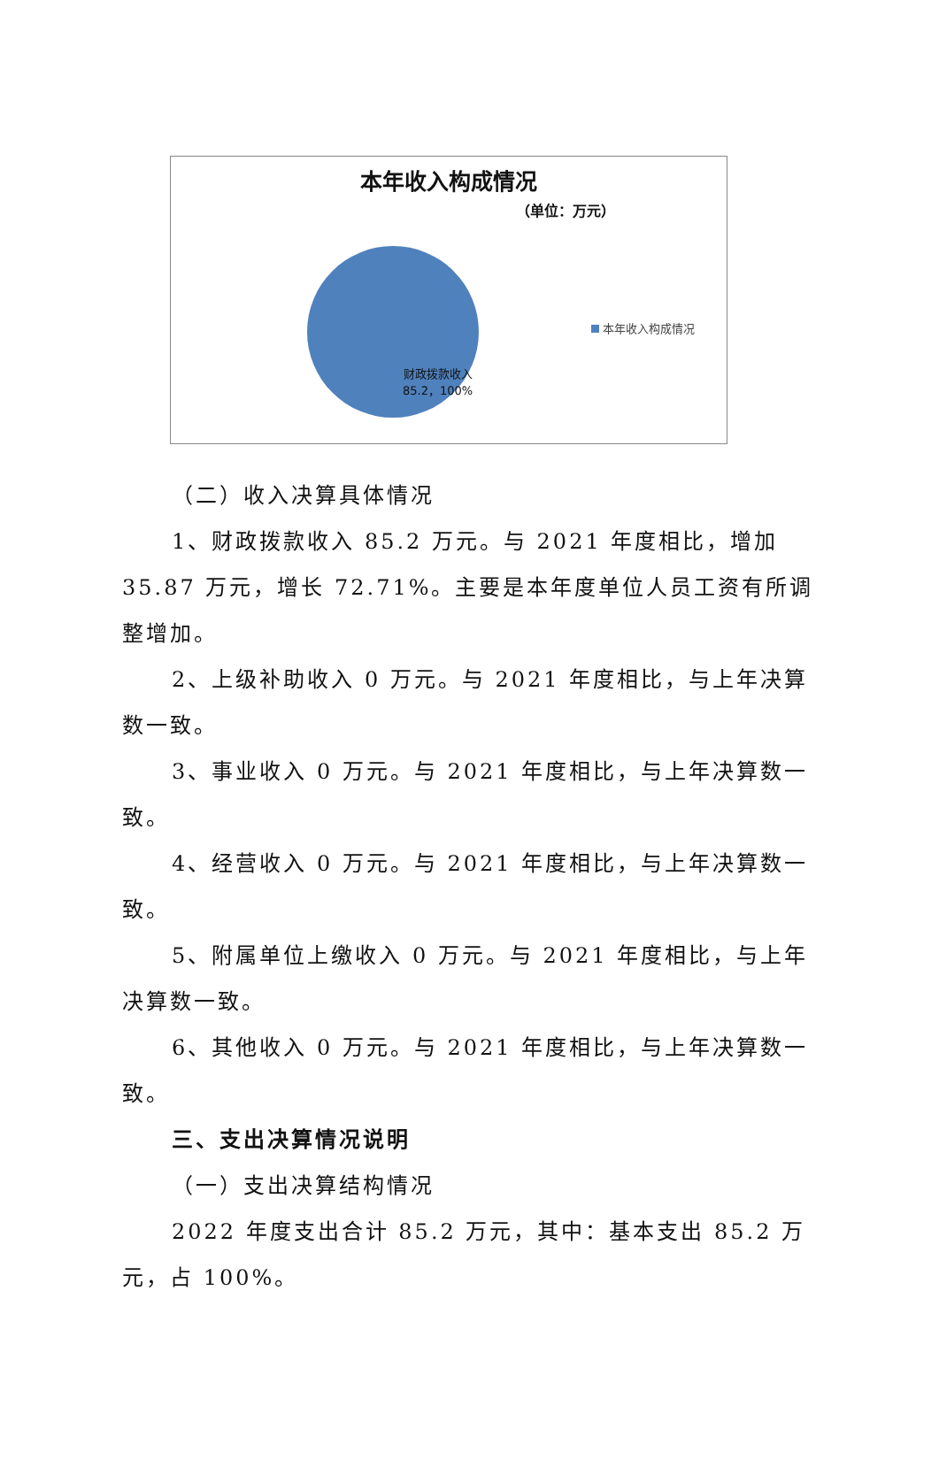本年收入构成情况
（单位：万元）
财政拨款收入
85.2，100%
本年收入构成情况
（二）收入决算具体情况
1、财政拨款收入 85.2 万元。与 2021 年度相比，增加 35.87 万元，增长 72.71%。主要是本年度单位人员工资有所调整增加。
2、上级补助收入 0 万元。与 2021 年度相比，与上年决算数一致。
3、事业收入 0 万元。与 2021 年度相比，与上年决算数一致。
4、经营收入 0 万元。与 2021 年度相比，与上年决算数一致。
5、附属单位上缴收入 0 万元。与 2021 年度相比，与上年决算数一致。
6、其他收入 0 万元。与 2021 年度相比，与上年决算数一致。
三、支出决算情况说明
（一）支出决算结构情况
2022 年度支出合计 85.2 万元，其中：基本支出 85.2 万元，占 100%。